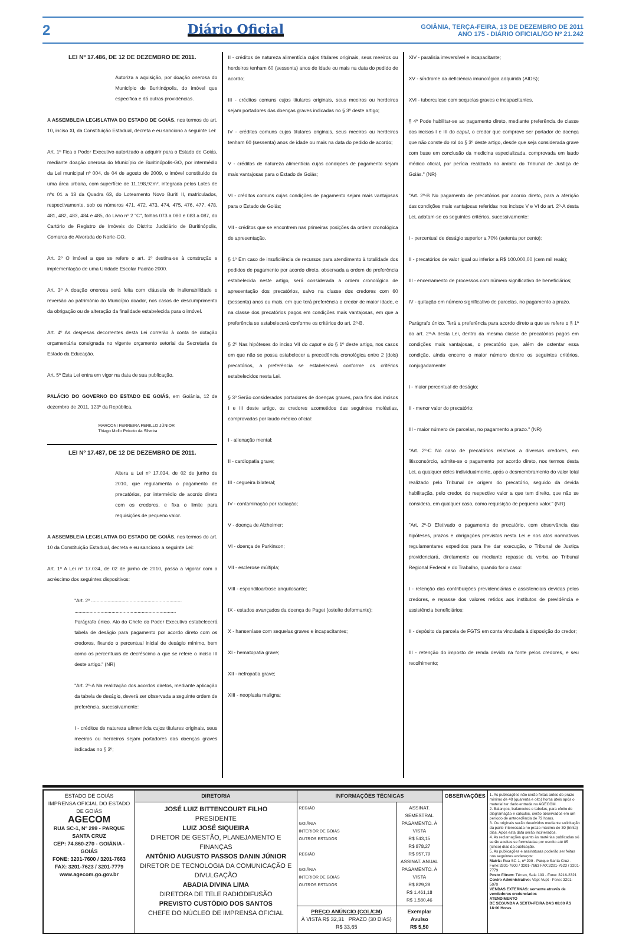2 Diário Oficial GOIÂNIA, TERÇA-FEIRA, 13 DE DEZEMBRO DE 2011
ANO 175 - DIÁRIO OFICIAL/GO Nº 21.242
LEI Nº 17.486, DE 12 DE DEZEMBRO DE 2011.
Autoriza a aquisição, por doação onerosa do Município de Buritinópolis, do imóvel que especifica e dá outras providências.
A ASSEMBLEIA LEGISLATIVA DO ESTADO DE GOIÁS, nos termos do art. 10, inciso XI, da Constituição Estadual, decreta e eu sanciono a seguinte Lei:
Art. 1º Fica o Poder Executivo autorizado a adquirir para o Estado de Goiás, mediante doação onerosa do Município de Buritinópolis-GO, por intermédio da Lei municipal nº 004, de 04 de agosto de 2009, o imóvel constituído de uma área urbana, com superfície de 11.198,92m², integrada pelos Lotes de nºs 01 a 13 da Quadra 63, do Loteamento Novo Buriti II, matriculados, respectivamente, sob os números 471, 472, 473, 474, 475, 476, 477, 478, 481, 482, 483, 484 e 485, do Livro nº 2 "C", folhas 073 a 080 e 083 a 087, do Cartório de Registro de Imóveis do Distrito Judiciário de Buritinópolis, Comarca de Alvorada do Norte-GO.
Art. 2º O imóvel a que se refere o art. 1º destina-se à construção e implementação de uma Unidade Escolar Padrão 2000.
Art. 3º A doação onerosa será feita com cláusula de inalienabilidade e reversão ao patrimônio do Município doador, nos casos de descumprimento da obrigação ou de alteração da finalidade estabelecida para o imóvel.
Art. 4º As despesas decorrentes desta Lei correrão à conta de dotação orçamentária consignada no vigente orçamento setorial da Secretaria de Estado da Educação.
Art. 5º Esta Lei entra em vigor na data de sua publicação.
PALÁCIO DO GOVERNO DO ESTADO DE GOIÁS, em Goiânia, 12 de dezembro de 2011, 123º da República.
MARCONI FERREIRA PERILLO JÚNIOR
Thiago Mello Peixoto da Silveira
LEI Nº 17.487, DE 12 DE DEZEMBRO DE 2011.
Altera a Lei nº 17.034, de 02 de junho de 2010, que regulamenta o pagamento de precatórios, por intermédio de acordo direto com os credores, e fixa o limite para requisições de pequeno valor.
A ASSEMBLEIA LEGISLATIVA DO ESTADO DE GOIÁS, nos termos do art. 10 da Constituição Estadual, decreta e eu sanciono a seguinte Lei:
Art. 1º A Lei nº 17.034, de 02 de junho de 2010, passa a vigorar com o acréscimo dos seguintes dispositivos:
"Art. 2º ..................................................................
..........................................................................
Parágrafo único. Ato do Chefe do Poder Executivo estabelecerá tabela de deságio para pagamento por acordo direto com os credores, fixando o percentual inicial de deságio mínimo, bem como os percentuais de decréscimo a que se refere o inciso III deste artigo." (NR)
"Art. 2º-A Na realização dos acordos diretos, mediante aplicação da tabela de deságio, deverá ser observada a seguinte ordem de preferência, sucessivamente:
I - créditos de natureza alimentícia cujos titulares originais, seus meeiros ou herdeiros sejam portadores das doenças graves indicadas no § 3º;
II - créditos de natureza alimentícia cujos titulares originais, seus meeiros ou herdeiros tenham 60 (sessenta) anos de idade ou mais na data do pedido de acordo;
III - créditos comuns cujos titulares originais, seus meeiros ou herdeiros sejam portadores das doenças graves indicadas no § 3º deste artigo;
IV - créditos comuns cujos titulares originais, seus meeiros ou herdeiros tenham 60 (sessenta) anos de idade ou mais na data do pedido de acordo;
V - créditos de natureza alimentícia cujas condições de pagamento sejam mais vantajosas para o Estado de Goiás;
VI - créditos comuns cujas condições de pagamento sejam mais vantajosas para o Estado de Goiás;
VII - créditos que se encontrem nas primeiras posições da ordem cronológica de apresentação.
§ 1º Em caso de insuficiência de recursos para atendimento à totalidade dos pedidos de pagamento por acordo direto, observada a ordem de preferência estabelecida neste artigo, será considerada a ordem cronológica de apresentação dos precatórios, salvo na classe dos credores com 60 (sessenta) anos ou mais, em que terá preferência o credor de maior idade, e na classe dos precatórios pagos em condições mais vantajosas, em que a preferência se estabelecerá conforme os critérios do art. 2º-B.
§ 2º Nas hipóteses do inciso VII do caput e do § 1º deste artigo, nos casos em que não se possa estabelecer a precedência cronológica entre 2 (dois) precatórios, a preferência se estabelecerá conforme os critérios estabelecidos nesta Lei.
§ 3º Serão considerados portadores de doenças graves, para fins dos incisos I e III deste artigo, os credores acometidos das seguintes moléstias, comprovadas por laudo médico oficial:
I - alienação mental;
II - cardiopatia grave;
III - cegueira bilateral;
IV - contaminação por radiação;
V - doença de Alzheimer;
VI - doença de Parkinson;
VII - esclerose múltipla;
VIII - espondiloartrose anquilosante;
IX - estados avançados da doença de Paget (osteíte deformante);
X - hanseníase com sequelas graves e incapacitantes;
XI - hematopatia grave;
XII - nefropatia grave;
XIII - neoplasia maligna;
XIV - paralisia irreversível e incapacitante;
XV - síndrome da deficiência imunológica adquirida (AIDS);
XVI - tuberculose com sequelas graves e incapacitantes.
§ 4º Pode habilitar-se ao pagamento direto, mediante preferência de classe dos incisos I e III do caput, o credor que comprove ser portador de doença que não conste do rol do § 3º deste artigo, desde que seja considerada grave com base em conclusão da medicina especializada, comprovada em laudo médico oficial, por perícia realizada no âmbito do Tribunal de Justiça de Goiás." (NR)
"Art. 2º-B No pagamento de precatórios por acordo direto, para a aferição das condições mais vantajosas referidas nos incisos V e VI do art. 2º-A desta Lei, adotam-se os seguintes critérios, sucessivamente:
I - percentual de deságio superior a 70% (setenta por cento);
II - precatórios de valor igual ou inferior a R$ 100.000,00 (cem mil reais);
III - encerramento de processos com número significativo de beneficiários;
IV - quitação em número significativo de parcelas, no pagamento a prazo.
Parágrafo único. Terá a preferência para acordo direto a que se refere o § 1º do art. 2º-A desta Lei, dentro da mesma classe de precatórios pagos em condições mais vantajosas, o precatório que, além de ostentar essa condição, ainda encerre o maior número dentre os seguintes critérios, conjugadamente:
I - maior percentual de deságio;
II - menor valor do precatório;
III - maior número de parcelas, no pagamento a prazo." (NR)
"Art. 2º-C No caso de precatórios relativos a diversos credores, em litisconsórcio, admite-se o pagamento por acordo direto, nos termos desta Lei, a qualquer deles individualmente, após o desmembramento do valor total realizado pelo Tribunal de origem do precatório, seguido da devida habilitação, pelo credor, do respectivo valor a que tem direito, que não se considera, em qualquer caso, como requisição de pequeno valor." (NR)
"Art. 2º-D Efetivado o pagamento de precatório, com observância das hipóteses, prazos e obrigações previstos nesta Lei e nos atos normativos regulamentares expedidos para lhe dar execução, o Tribunal de Justiça providenciará, diretamente ou mediante repasse da verba ao Tribunal Regional Federal e do Trabalho, quando for o caso:
I - retenção das contribuições previdenciárias e assistenciais devidas pelos credores, e repasse dos valores retidos aos institutos de previdência e assistência beneficiários;
II - depósito da parcela de FGTS em conta vinculada à disposição do credor;
III - retenção do imposto de renda devido na fonte pelos credores, e seu recolhimento;
| ESTADO DE GOIÁS IMPRENSA OFICIAL DO ESTADO DE GOIÁS AGECOM RUA SC-1, Nº 299 - PARQUE SANTA CRUZ CEP: 74.860-270 - GOIÂNIA - GOIÁS FONE: 3201-7600 / 3201-7663 FAX: 3201-7623 / 3201-7779 www.agecom.go.gov.br | DIRETORIA | INFORMAÇÕES TÉCNICAS | | OBSERVAÇÕES | 1. As publicações não serão feitas antes do prazo mínimo de 48 (quarenta e oito) horas úteis após o material ter dado entrada na AGECOM. 2. Balanços, balancetes e tabelas, para efeito de diagramação e cálculos, serão observados em um período de antecedência de 72 horas. 3. Os originais serão devolvidos mediante solicitação da parte interessada no prazo máximo de 30 (trinta) dias. Após esta data serão incinerados. 4. As reclamações quanto às matérias publicadas só serão aceitas se formuladas por escrito até 05 (cinco) dias da publicação. 5. As publicações e assinaturas poderão ser feitas nos seguintes endereços: Matriz: Rua SC-1, nº 299 - Parque Santa Cruz - Fone:3201-7600 / 3201-7663 FAX:3201-7623 / 3201-7779 Posto Fórum: Térreo, Sala 193 - Fone: 3216-2321 Centro Administrativo: Vapt-Vupt - Fone: 3201-5070 VENDAS EXTERNAS: somente através de vendedores credenciados ATENDIMENTO DE SEGUNDA A SEXTA-FEIRA DAS 08:00 ÀS 18:00 Horas |
| | JOSÉ LUIZ BITTENCOURT FILHO PRESIDENTE LUIZ JOSÉ SIQUEIRA DIRETOR DE GESTÃO, PLANEJAMENTO E FINANÇAS ANTÔNIO AUGUSTO PASSOS DANIN JÚNIOR DIRETOR DE TECNOLOGIA DA COMUNICAÇÃO E DIVULGAÇÃO ABADIA DIVINA LIMA DIRETORA DE TELE RADIODIFUSÃO PREVISTO CUSTÓDIO DOS SANTOS CHEFE DO NÚCLEO DE IMPRENSA OFICIAL | REGIÃO GOIÂNIA INTERIOR DE GOIÁS OUTROS ESTADOS REGIÃO GOIÂNIA INTERIOR DE GOIÁS OUTROS ESTADOS | ASSINAT. SEMESTRAL PAGAMENTO. À VISTA R$ 543,15 R$ 878,27 R$ 957,79 ASSINAT. ANUAL PAGAMENTO. À VISTA R$ 829,28 R$ 1.461,18 R$ 1.580,46 | | |
| | | PREÇO ANÚNCIO (COL/CM) À VISTA R$ 32,31 PRAZO (30 DIAS) R$ 33,65 | Exemplar Avulso R$ 5,50 | | |